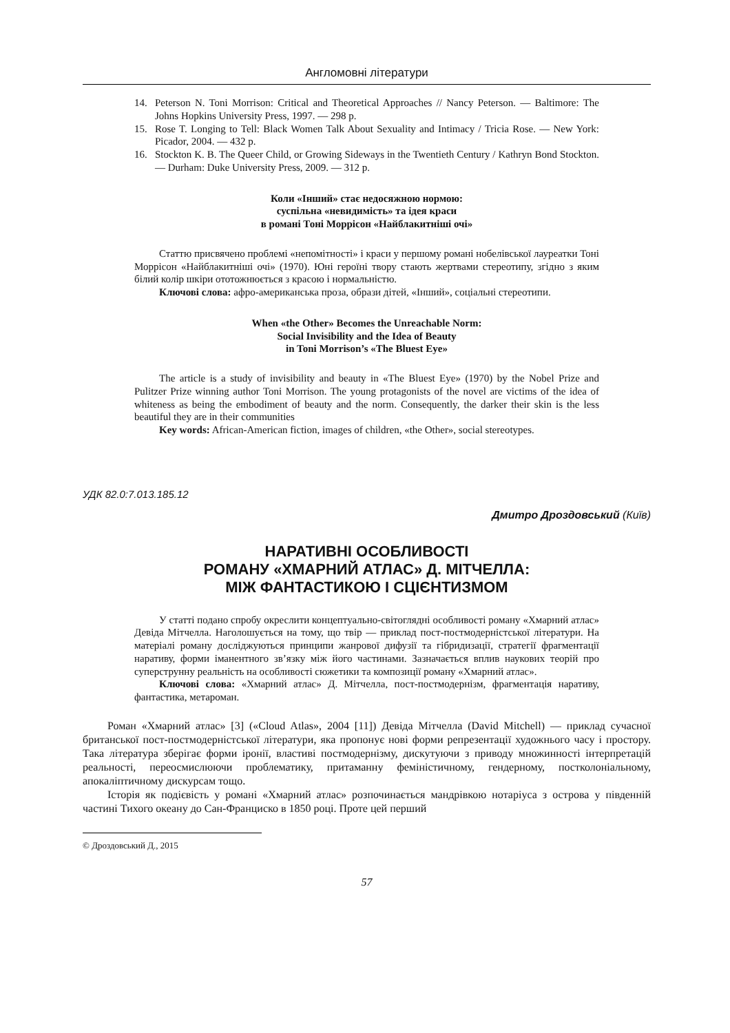Англомовні літератури
14. Peterson N. Toni Morrison: Critical and Theoretical Approaches // Nancy Peterson. — Baltimore: The Johns Hopkins University Press, 1997. — 298 p.
15. Rose T. Longing to Tell: Black Women Talk About Sexuality and Intimacy / Tricia Rose. — New York: Picador, 2004. — 432 p.
16. Stockton K. B. The Queer Child, or Growing Sideways in the Twentieth Century / Kathryn Bond Stockton. — Durham: Duke University Press, 2009. — 312 p.
Коли «Інший» стає недосяжною нормою:
суспільна «невидимість» та ідея краси
в романі Тоні Моррісон «Найблакитніші очі»
Статтю присвячено проблемі «непомітності» і краси у першому романі нобелівської лауреатки Тоні Моррісон «Найблакитніші очі» (1970). Юні героїні твору стають жертвами стереотипу, згідно з яким білий колір шкіри ототожнюється з красою і нормальністю.
Ключові слова: афро-американська проза, образи дітей, «Інший», соціальні стереотипи.
When «the Other» Becomes the Unreachable Norm:
Social Invisibility and the Idea of Beauty
in Toni Morrison’s «The Bluest Eye»
The article is a study of invisibility and beauty in «The Bluest Eye» (1970) by the Nobel Prize and Pulitzer Prize winning author Toni Morrison. The young protagonists of the novel are victims of the idea of whiteness as being the embodiment of beauty and the norm. Consequently, the darker their skin is the less beautiful they are in their communities
Key words: African-American fiction, images of children, «the Other», social stereotypes.
УДК 82.0:7.013.185.12
Дмитро Дроздовський (Київ)
НАРАТИВНІ ОСОБЛИВОСТІ
РОМАНУ «ХМАРНИЙ АТЛАС» Д. МІТЧЕЛЛА:
МІЖ ФАНТАСТИКОЮ І СЦІЄНТИЗМОМ
У статті подано спробу окреслити концептуально-світоглядні особливості роману «Хмарний атлас» Девіда Мітчелла. Наголошується на тому, що твір — приклад пост-постмодерністської літератури. На матеріалі роману досліджуються принципи жанрової дифузії та гібридизації, стратегії фрагментації наративу, форми іманентного зв’язку між його частинами. Зазначається вплив наукових теорій про суперструнну реальність на особливості сюжетики та композиції роману «Хмарний атлас».
Ключові слова: «Хмарний атлас» Д. Мітчелла, пост-постмодернізм, фрагментація наративу, фантастика, метароман.
Роман «Хмарний атлас» [3] («Cloud Atlas», 2004 [11]) Девіда Мітчелла (David Mitchell) — приклад сучасної британської пост-постмодерністської літератури, яка пропонує нові форми репрезентації художнього часу і простору. Така література зберігає форми іронії, властиві постмодернізму, дискутуючи з приводу множинності інтерпретацій реальності, переосмислюючи проблематику, притаманну феміністичному, гендерному, постколоніальному, апокаліптичному дискурсам тощо.
Історія як подієвість у романі «Хмарний атлас» розпочинається мандрівкою нотаріуса з острова у південній частині Тихого океану до Сан-Франциско в 1850 році. Проте цей перший
© Дроздовський Д., 2015
57